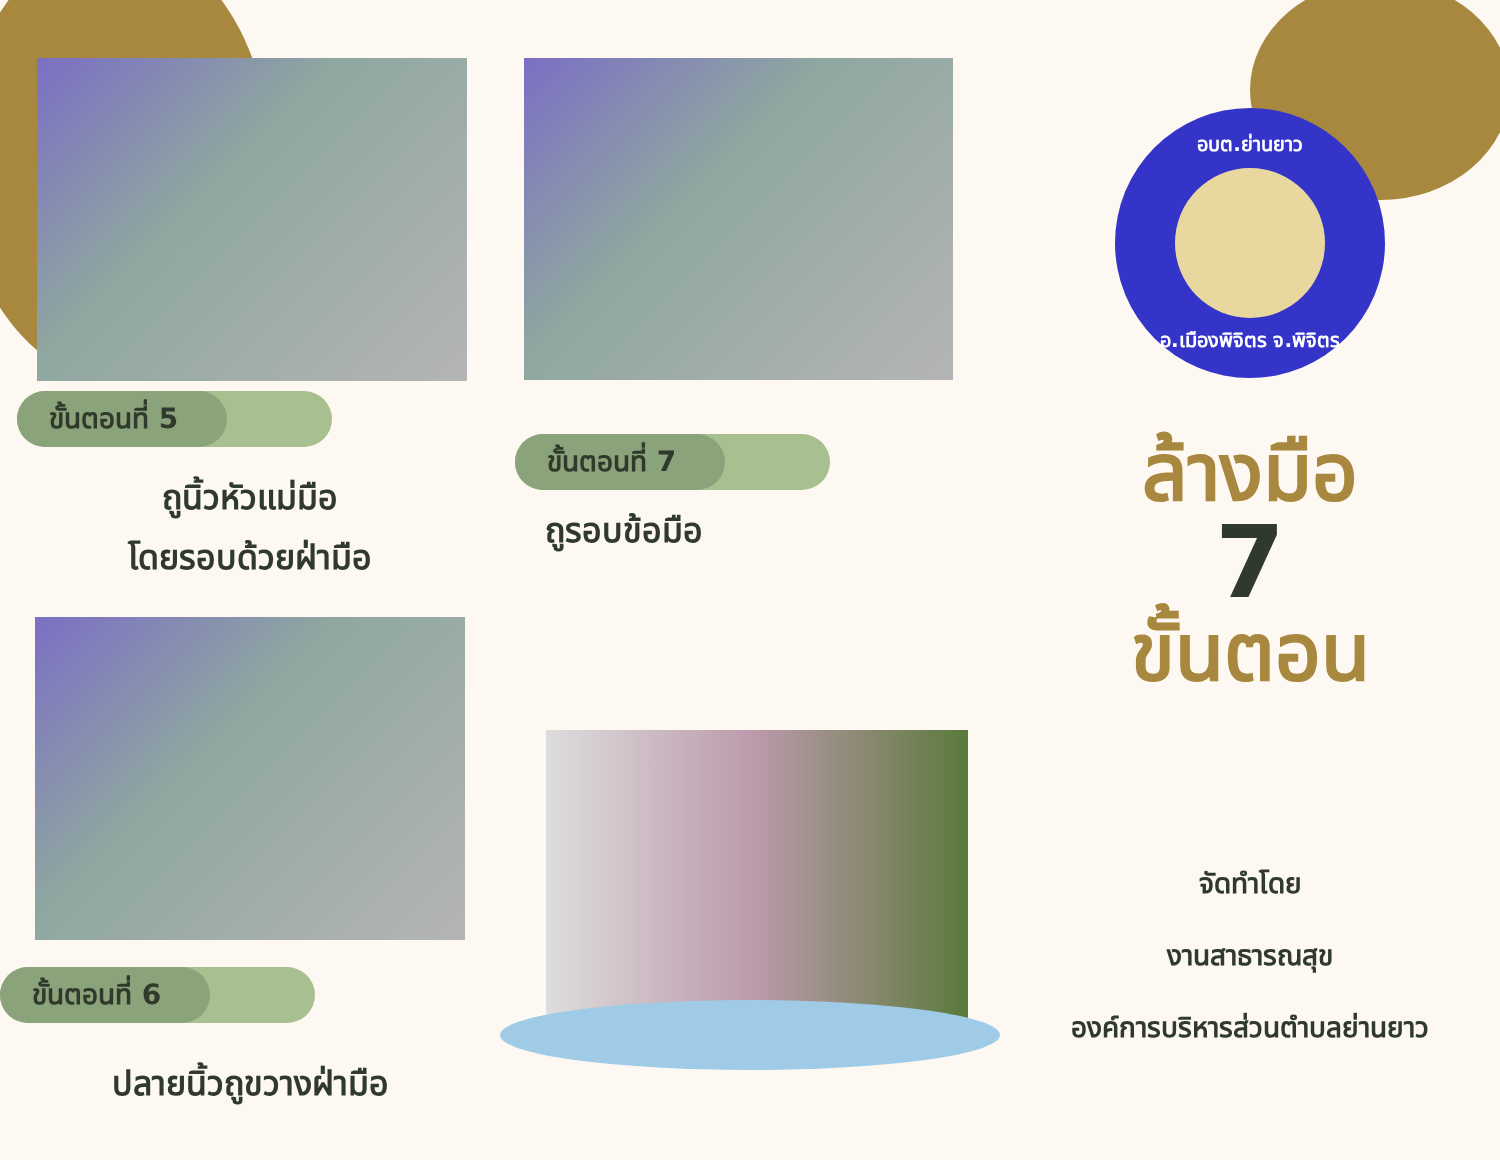ขั้นตอนที่ 5
ถูนิ้วหัวแม่มือ
โดยรอบด้วยฝ่ามือ
ขั้นตอนที่ 6
ปลายนิ้วถูขวางฝ่ามือ
ขั้นตอนที่ 7
ถูรอบข้อมือ
อบต.ย่านยาว
อ.เมืองพิจิตร จ.พิจิตร
ล้างมือ
7
ขั้นตอน
จัดทำโดย
งานสาธารณสุข
องค์การบริหารส่วนตำบลย่านยาว